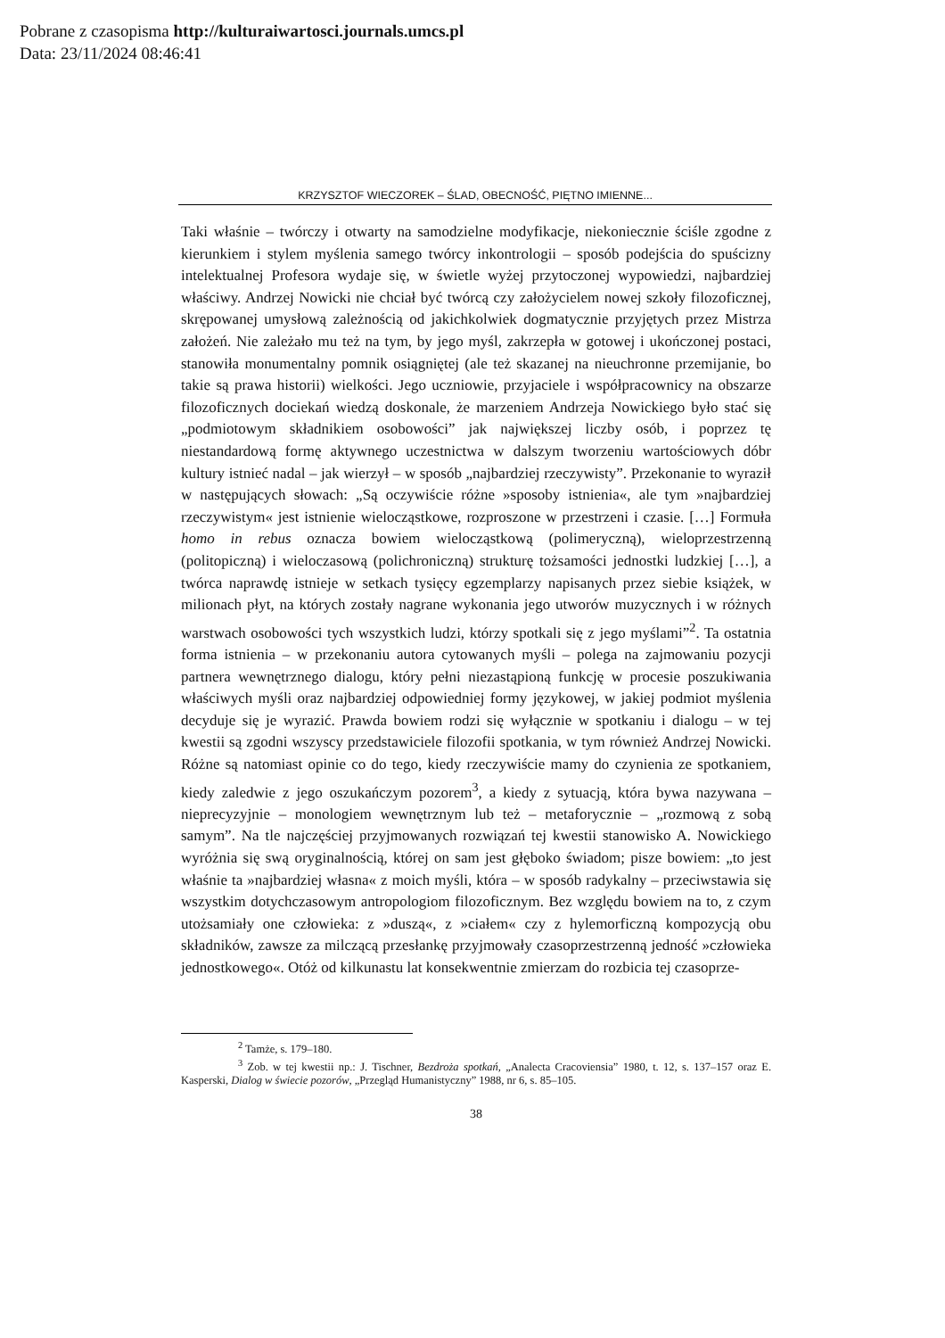Pobrane z czasopisma http://kulturaiwartosci.journals.umcs.pl
Data: 23/11/2024 08:46:41
KRZYSZTOF WIECZOREK – ŚLAD, OBECNOŚĆ, PIĘTNO IMIENNE...
Taki właśnie – twórczy i otwarty na samodzielne modyfikacje, niekoniecznie ściśle zgodne z kierunkiem i stylem myślenia samego twórcy inkontrologii – sposób podejścia do spuścizny intelektualnej Profesora wydaje się, w świetle wyżej przytoczonej wypowiedzi, najbardziej właściwy. Andrzej Nowicki nie chciał być twórcą czy założycielem nowej szkoły filozoficznej, skrępowanej umysłową zależnością od jakichkolwiek dogmatycznie przyjętych przez Mistrza założeń. Nie zależało mu też na tym, by jego myśl, zakrzepła w gotowej i ukończonej postaci, stanowiła monumentalny pomnik osiągniętej (ale też skazanej na nieuchronne przemijanie, bo takie są prawa historii) wielkości. Jego uczniowie, przyjaciele i współpracownicy na obszarze filozoficznych dociekań wiedzą doskonale, że marzeniem Andrzeja Nowickiego było stać się „podmiotowym składnikiem osobowości” jak największej liczby osób, i poprzez tę niestandardową formę aktywnego uczestnictwa w dalszym tworzeniu wartościowych dóbr kultury istnieć nadal – jak wierzył – w sposób „najbardziej rzeczywisty”. Przekonanie to wyraził w następujących słowach: „Są oczywiście różne »sposoby istnienia«, ale tym »najbardziej rzeczywistym« jest istnienie wielocząstkowe, rozproszone w przestrzeni i czasie. […] Formuła homo in rebus oznacza bowiem wielocząstkową (polimeryczną), wieloprzestrzenną (politopiczną) i wieloczasową (polichroniczną) strukturę tożsamości jednostki ludzkiej […], a twórca naprawdę istnieje w setkach tysięcy egzemplarzy napisanych przez siebie książek, w milionach płyt, na których zostały nagrane wykonania jego utworów muzycznych i w różnych warstwach osobowości tych wszystkich ludzi, którzy spotkali się z jego myślami”<sup>2</sup>. Ta ostatnia forma istnienia – w przekonaniu autora cytowanych myśli – polega na zajmowaniu pozycji partnera wewnętrznego dialogu, który pełni niezastąpioną funkcję w procesie poszukiwania właściwych myśli oraz najbardziej odpowiedniej formy językowej, w jakiej podmiot myślenia decyduje się je wyrazić. Prawda bowiem rodzi się wyłącznie w spotkaniu i dialogu – w tej kwestii są zgodni wszyscy przedstawiciele filozofii spotkania, w tym również Andrzej Nowicki. Różne są natomiast opinie co do tego, kiedy rzeczywiście mamy do czynienia ze spotkaniem, kiedy zaledwie z jego oszukańczym pozorem<sup>3</sup>, a kiedy z sytuacją, która bywa nazywana – nieprecyzyjnie – monologiem wewnętrznym lub też – metaforycznie – „rozmową z sobą samym”. Na tle najczęściej przyjmowanych rozwiązań tej kwestii stanowisko A. Nowickiego wyróżnia się swą oryginalnością, której on sam jest głęboko świadom; pisze bowiem: „to jest właśnie ta »najbardziej własna« z moich myśli, która – w sposób radykalny – przeciwstawia się wszystkim dotychczasowym antropologiom filozoficznym. Bez względu bowiem na to, z czym utożsamiały one człowieka: z »duszą«, z »ciałem« czy z hylemorficzną kompozycją obu składników, zawsze za milczącą przesłankę przyjmowały czasoprzestrzenną jedność »człowieka jednostkowego«. Otóż od kilkunastu lat konsekwentnie zmierzam do rozbicia tej czasoprze-
<sup>2</sup> Tamże, s. 179–180.
<sup>3</sup> Zob. w tej kwestii np.: J. Tischner, Bezdroża spotkań, „Analecta Cracoviensia” 1980, t. 12, s. 137–157 oraz E. Kasperski, Dialog w świecie pozorów, „Przegląd Humanistyczny” 1988, nr 6, s. 85–105.
38